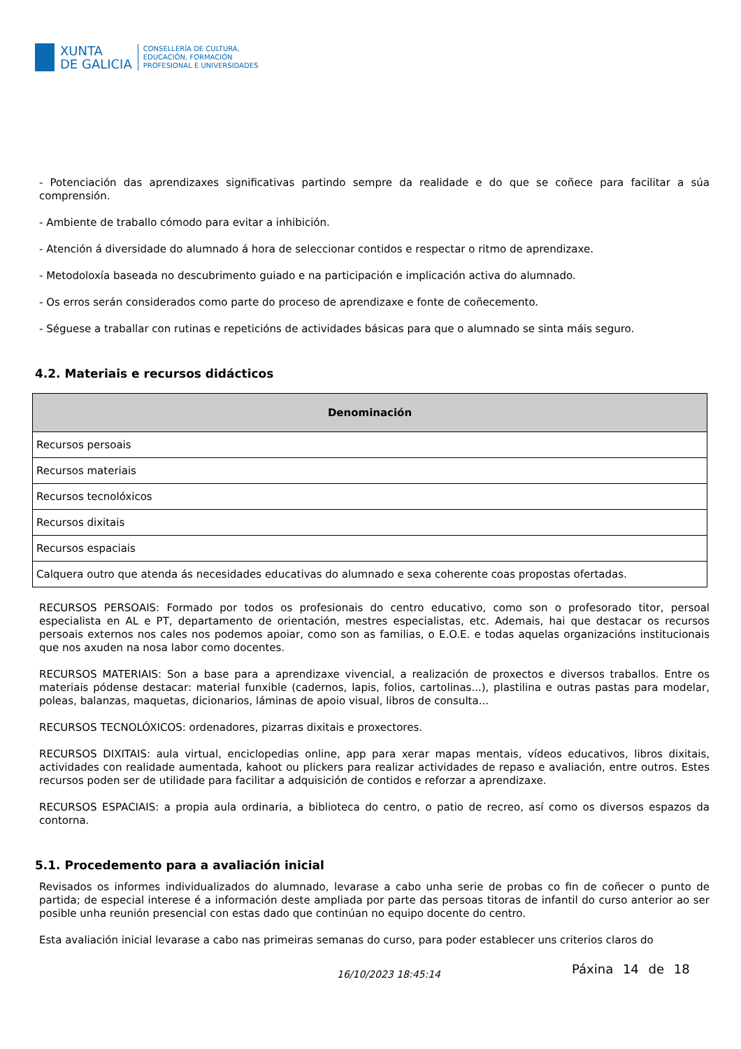XUNTA
DE GALICIA
CONSELLERÍA DE CULTURA,
EDUCACIÓN, FORMACIÓN
PROFESIONAL E UNIVERSIDADES
- Potenciación das aprendizaxes significativas partindo sempre da realidade e do que se coñece para facilitar a súa comprensión.
- Ambiente de traballo cómodo para evitar a inhibición.
- Atención á diversidade do alumnado á hora de seleccionar contidos e respectar o ritmo de aprendizaxe.
- Metodoloxía baseada no descubrimento guiado e na participación e implicación activa do alumnado.
- Os erros serán considerados como parte do proceso de aprendizaxe e fonte de coñecemento.
- Séguese a traballar con rutinas e repeticións de actividades básicas para que o alumnado se sinta máis seguro.
4.2. Materiais e recursos didácticos
| Denominación |
| --- |
| Recursos persoais |
| Recursos materiais |
| Recursos tecnolóxicos |
| Recursos dixitais |
| Recursos espaciais |
| Calquera outro que atenda ás necesidades educativas do alumnado e sexa coherente coas propostas ofertadas. |
RECURSOS PERSOAIS: Formado por todos os profesionais do centro educativo, como son o profesorado titor, persoal especialista en AL e PT, departamento de orientación, mestres especialistas, etc. Ademais, hai que destacar os recursos persoais externos nos cales nos podemos apoiar, como son as familias, o E.O.E. e todas aquelas organizacións institucionais que nos axuden na nosa labor como docentes.
RECURSOS MATERIAIS: Son a base para a aprendizaxe vivencial, a realización de proxectos e diversos traballos. Entre os materiais pódense destacar: material funxible (cadernos, lapis, folios, cartolinas...), plastilina e outras pastas para modelar, poleas, balanzas, maquetas, dicionarios, láminas de apoio visual, libros de consulta...
RECURSOS TECNOLÓXICOS: ordenadores, pizarras dixitais e proxectores.
RECURSOS DIXITAIS: aula virtual, enciclopedias online, app para xerar mapas mentais, vídeos educativos, libros dixitais, actividades con realidade aumentada, kahoot ou plickers para realizar actividades de repaso e avaliación, entre outros. Estes recursos poden ser de utilidade para facilitar a adquisición de contidos e reforzar a aprendizaxe.
RECURSOS ESPACIAIS: a propia aula ordinaria, a biblioteca do centro, o patio de recreo, así como os diversos espazos da contorna.
5.1. Procedemento para a avaliación inicial
Revisados os informes individualizados do alumnado, levarase a cabo unha serie de probas co fin de coñecer o punto de partida; de especial interese é a información deste ampliada por parte das persoas titoras de infantil do curso anterior ao ser posible unha reunión presencial con estas dado que continúan no equipo docente do centro.
Esta avaliación inicial levarase a cabo nas primeiras semanas do curso, para poder establecer uns criterios claros do
16/10/2023 18:45:14 Páxina 14 de 18